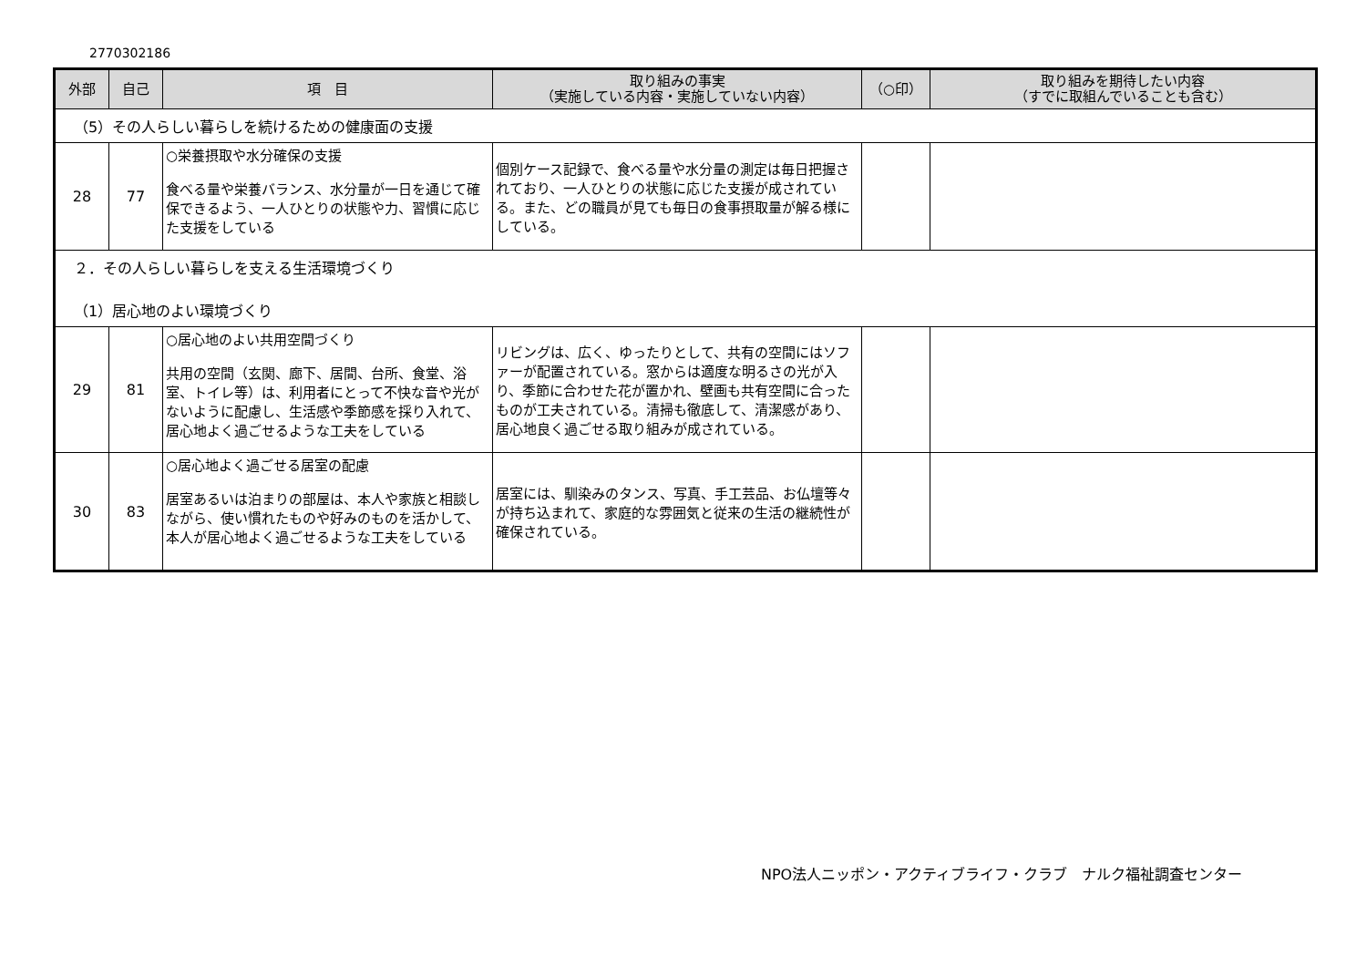2770302186
| 外部 | 自己 | 項 目 | 取り組みの事実 （実施している内容・実施していない内容） | （○印） | 取り組みを期待したい内容 （すでに取組んでいることも含む） |
| --- | --- | --- | --- | --- | --- |
| （5）その人らしい暮らしを続けるための健康面の支援 | | | | | |
| 28 | 77 | ○栄養摂取や水分確保の支援 食べる量や栄養バランス、水分量が一日を通じて確保できるよう、一人ひとりの状態や力、習慣に応じた支援をしている | 個別ケース記録で、食べる量や水分量の測定は毎日把握されており、一人ひとりの状態に応じた支援が成されている。また、どの職員が見ても毎日の食事摂取量が解る様にしている。 | | |
| ２．その人らしい暮らしを支える生活環境づくり （1）居心地のよい環境づくり | | | | | |
| 29 | 81 | ○居心地のよい共用空間づくり 共用の空間（玄関、廊下、居間、台所、食堂、浴室、トイレ等）は、利用者にとって不快な音や光がないように配慮し、生活感や季節感を採り入れて、居心地よく過ごせるような工夫をしている | リビングは、広く、ゆったりとして、共有の空間にはソファーが配置されている。窓からは適度な明るさの光が入り、季節に合わせた花が置かれ、壁画も共有空間に合ったものが工夫されている。清掃も徹底して、清潔感があり、居心地良く過ごせる取り組みが成されている。 | | |
| 30 | 83 | ○居心地よく過ごせる居室の配慮 居室あるいは泊まりの部屋は、本人や家族と相談しながら、使い慣れたものや好みのものを活かして、本人が居心地よく過ごせるような工夫をしている | 居室には、馴染みのタンス、写真、手工芸品、お仏壇等々が持ち込まれて、家庭的な雰囲気と従来の生活の継続性が確保されている。 | | |
NPO法人ニッポン・アクティブライフ・クラブ　ナルク福祉調査センター